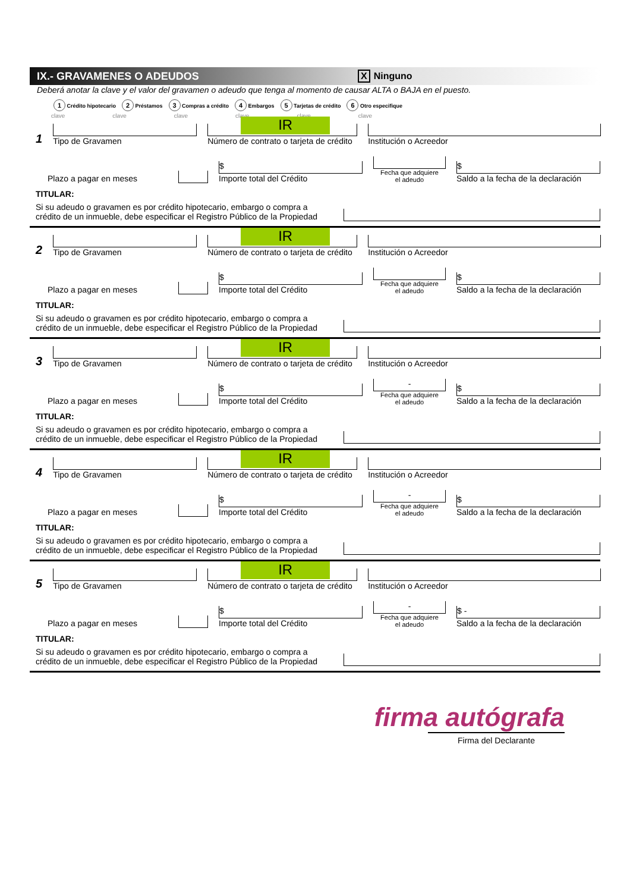IX.- GRAVAMENES O ADEUDOS X Ninguno
Deberá anotar la clave y el valor del gravamen o adeudo que tenga al momento de causar ALTA o BAJA en el puesto.
1 Crédito hipotecario 2 Préstamos 3 Compras a crédito 4 Embargos 5 Tarjetas de crédito 6 Otro especifique
clave clave clave clave clave clave
1
Tipo de Gravamen
IR
Número de contrato o tarjeta de crédito
Institución o Acreedor
Plazo a pagar en meses
$
Importe total del Crédito
Fecha que adquiere
el adeudo
$
Saldo a la fecha de la declaración
TITULAR:
Si su adeudo o gravamen es por crédito hipotecario, embargo o compra a crédito de un inmueble, debe especificar el Registro Público de la Propiedad
2
Tipo de Gravamen
IR
Número de contrato o tarjeta de crédito
Institución o Acreedor
Plazo a pagar en meses
$
Importe total del Crédito
Fecha que adquiere
el adeudo
$
Saldo a la fecha de la declaración
TITULAR:
Si su adeudo o gravamen es por crédito hipotecario, embargo o compra a crédito de un inmueble, debe especificar el Registro Público de la Propiedad
3
Tipo de Gravamen
IR
Número de contrato o tarjeta de crédito
Institución o Acreedor
Plazo a pagar en meses
$
Importe total del Crédito
-
Fecha que adquiere
el adeudo
$
Saldo a la fecha de la declaración
TITULAR:
Si su adeudo o gravamen es por crédito hipotecario, embargo o compra a crédito de un inmueble, debe especificar el Registro Público de la Propiedad
4
Tipo de Gravamen
IR
Número de contrato o tarjeta de crédito
Institución o Acreedor
Plazo a pagar en meses
$
Importe total del Crédito
-
Fecha que adquiere
el adeudo
$
Saldo a la fecha de la declaración
TITULAR:
Si su adeudo o gravamen es por crédito hipotecario, embargo o compra a crédito de un inmueble, debe especificar el Registro Público de la Propiedad
5
Tipo de Gravamen
IR
Número de contrato o tarjeta de crédito
Institución o Acreedor
Plazo a pagar en meses
$
Importe total del Crédito
-
Fecha que adquiere
el adeudo
$ -
Saldo a la fecha de la declaración
TITULAR:
Si su adeudo o gravamen es por crédito hipotecario, embargo o compra a crédito de un inmueble, debe especificar el Registro Público de la Propiedad
firma autógrafa
Firma del Declarante